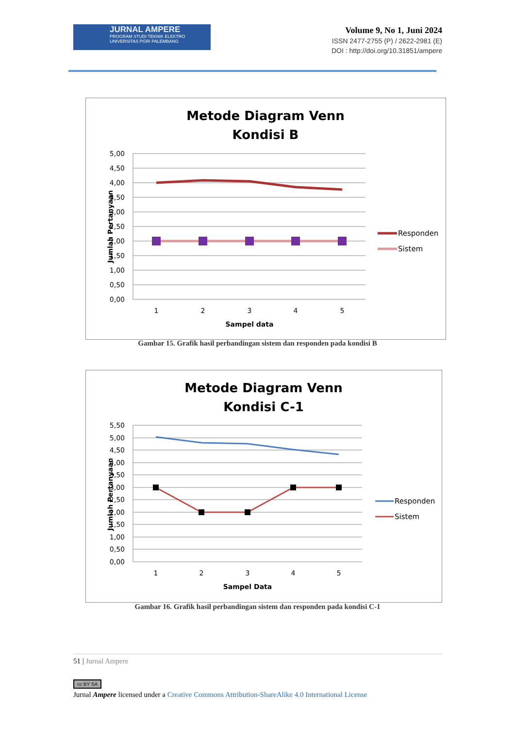JURNAL AMPERE
PROGRAM STUDI TEKNIK ELEKTRO
UNIVERSITAS PGRI PALEMBANG
Volume 9, No 1, Juni 2024
ISSN 2477-2755 (P) / 2622-2981 (E)
DOI : http://doi.org/10.31851/ampere
Metode Diagram Venn
Kondisi B
5,00
4,50
4,00
3,50
3,00
2,50
2,00
1,50
1,00
0,50
0,00
1
2
3
4
5
Sampel data
Jumlah Pertanyaan
Responden
Sistem
Gambar 15. Grafik hasil perbandingan sistem dan responden pada kondisi B
Metode Diagram Venn
Kondisi C-1
5,50
5,00
4,50
4,00
3,50
3,00
2,50
2,00
1,50
1,00
0,50
0,00
1
2
3
4
5
Sampel Data
Jumlah Pertanyaan
Responden
Sistem
Gambar 16. Grafik hasil perbandingan sistem dan responden pada kondisi C-1
51 | Jurnal Ampere
cc BY SA
Jurnal Ampere licensed under a Creative Commons Attribution-ShareAlike 4.0 International License